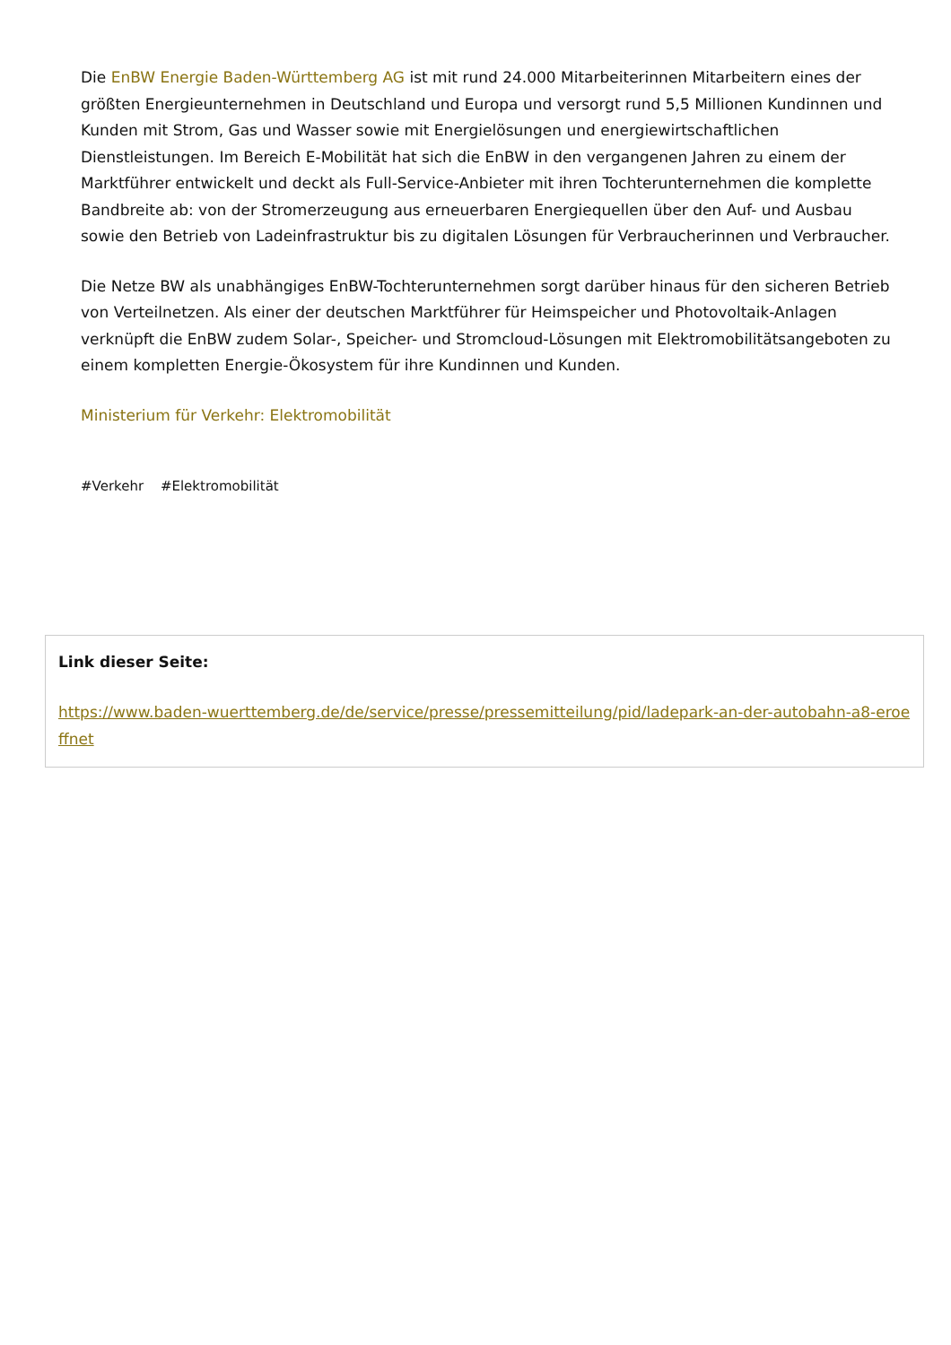Die EnBW Energie Baden-Württemberg AG ist mit rund 24.000 Mitarbeiterinnen Mitarbeitern eines der größten Energieunternehmen in Deutschland und Europa und versorgt rund 5,5 Millionen Kundinnen und Kunden mit Strom, Gas und Wasser sowie mit Energielösungen und energiewirtschaftlichen Dienstleistungen. Im Bereich E-Mobilität hat sich die EnBW in den vergangenen Jahren zu einem der Marktführer entwickelt und deckt als Full-Service-Anbieter mit ihren Tochterunternehmen die komplette Bandbreite ab: von der Stromerzeugung aus erneuerbaren Energiequellen über den Auf- und Ausbau sowie den Betrieb von Ladeinfrastruktur bis zu digitalen Lösungen für Verbraucherinnen und Verbraucher.
Die Netze BW als unabhängiges EnBW-Tochterunternehmen sorgt darüber hinaus für den sicheren Betrieb von Verteilnetzen. Als einer der deutschen Marktführer für Heimspeicher und Photovoltaik-Anlagen verknüpft die EnBW zudem Solar-, Speicher- und Stromcloud-Lösungen mit Elektromobilitätsangeboten zu einem kompletten Energie-Ökosystem für ihre Kundinnen und Kunden.
Ministerium für Verkehr: Elektromobilität
#Verkehr #Elektromobilität
Link dieser Seite:
https://www.baden-wuerttemberg.de/de/service/presse/pressemitteilung/pid/ladepark-an-der-autobahn-a8-eroeffnet